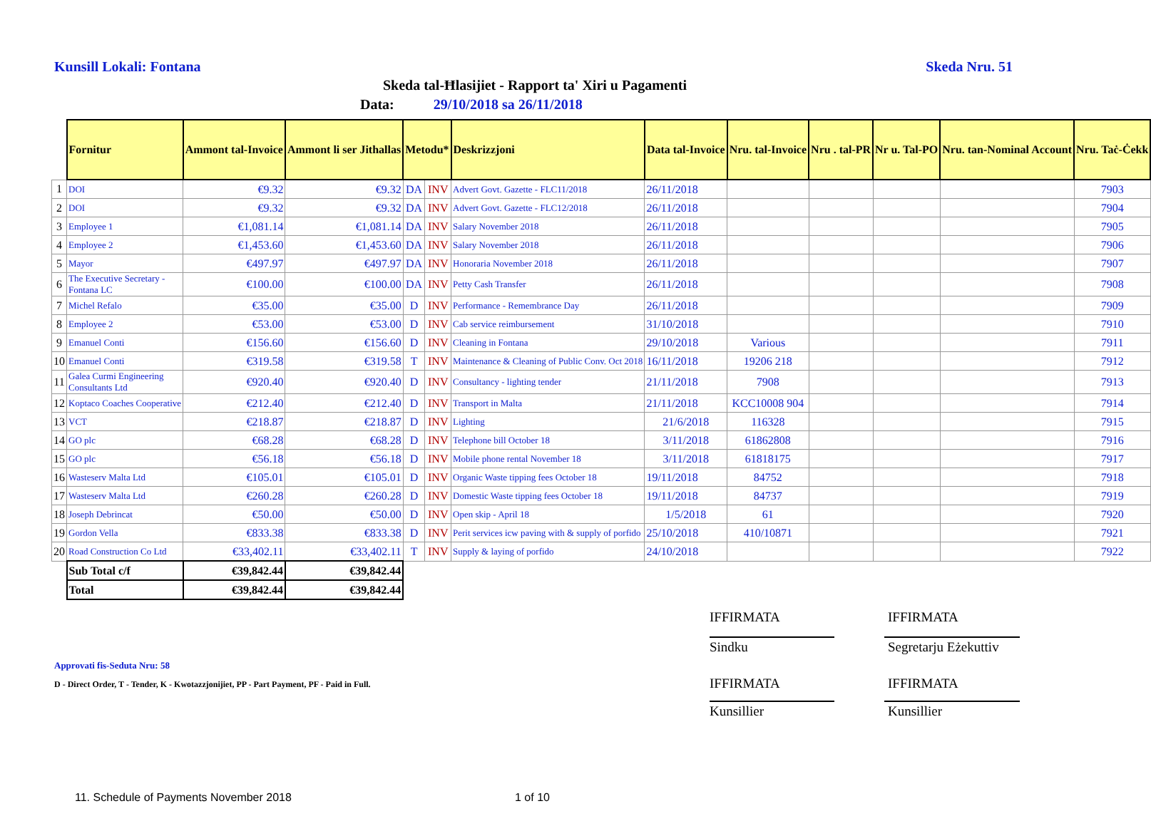Kunsill Lokali: Fontana Skeda Nru. 51
Skeda tal-Ħlasijiet - Rapport ta' Xiri u Pagamenti
Data: 29/10/2018 sa 26/11/2018
| | Fornitur | Ammont tal-Invoice | Ammont li ser Jithallas | Metodu* | | Deskrizzjoni | Data tal-Invoice | Nru. tal-Invoice | Nru . tal-PR | Nr u. Tal-PO | Nru. tan-Nominal Account | Nru. Taċ-Ċekk |
| --- | --- | --- | --- | --- | --- | --- | --- | --- | --- | --- | --- | --- |
| 1 | DOI | €9.32 | €9.32 | DA | INV | Advert Govt. Gazette - FLC11/2018 | 26/11/2018 | | | | | 7903 |
| 2 | DOI | €9.32 | €9.32 | DA | INV | Advert Govt. Gazette - FLC12/2018 | 26/11/2018 | | | | | 7904 |
| 3 | Employee 1 | €1,081.14 | €1,081.14 | DA | INV | Salary November 2018 | 26/11/2018 | | | | | 7905 |
| 4 | Employee 2 | €1,453.60 | €1,453.60 | DA | INV | Salary November 2018 | 26/11/2018 | | | | | 7906 |
| 5 | Mayor | €497.97 | €497.97 | DA | INV | Honoraria November 2018 | 26/11/2018 | | | | | 7907 |
| 6 | The Executive Secretary - Fontana LC | €100.00 | €100.00 | DA | INV | Petty Cash Transfer | 26/11/2018 | | | | | 7908 |
| 7 | Michel Refalo | €35.00 | €35.00 | D | INV | Performance - Remembrance Day | 26/11/2018 | | | | | 7909 |
| 8 | Employee 2 | €53.00 | €53.00 | D | INV | Cab service reimbursement | 31/10/2018 | | | | | 7910 |
| 9 | Emanuel Conti | €156.60 | €156.60 | D | INV | Cleaning in Fontana | 29/10/2018 | Various | | | | 7911 |
| 10 | Emanuel Conti | €319.58 | €319.58 | T | INV | Maintenance & Cleaning of Public Conv. Oct 2018 | 16/11/2018 | 19206 218 | | | | 7912 |
| 11 | Galea Curmi Engineering Consultants Ltd | €920.40 | €920.40 | D | INV | Consultancy - lighting tender | 21/11/2018 | 7908 | | | | 7913 |
| 12 | Koptaco Coaches Cooperative | €212.40 | €212.40 | D | INV | Transport in Malta | 21/11/2018 | KCC10008 904 | | | | 7914 |
| 13 | VCT | €218.87 | €218.87 | D | INV | Lighting | 21/6/2018 | 116328 | | | | 7915 |
| 14 | GO plc | €68.28 | €68.28 | D | INV | Telephone bill October 18 | 3/11/2018 | 61862808 | | | | 7916 |
| 15 | GO plc | €56.18 | €56.18 | D | INV | Mobile phone rental November 18 | 3/11/2018 | 61818175 | | | | 7917 |
| 16 | Wasteserv Malta Ltd | €105.01 | €105.01 | D | INV | Organic Waste tipping fees October 18 | 19/11/2018 | 84752 | | | | 7918 |
| 17 | Wasteserv Malta Ltd | €260.28 | €260.28 | D | INV | Domestic Waste tipping fees October 18 | 19/11/2018 | 84737 | | | | 7919 |
| 18 | Joseph Debrincat | €50.00 | €50.00 | D | INV | Open skip - April 18 | 1/5/2018 | 61 | | | | 7920 |
| 19 | Gordon Vella | €833.38 | €833.38 | D | INV | Perit services icw paving with & supply of porfido | 25/10/2018 | 410/10871 | | | | 7921 |
| 20 | Road Construction Co Ltd | €33,402.11 | €33,402.11 | T | INV | Supply & laying of porfido | 24/10/2018 | | | | | 7922 |
| | Sub Total c/f | €39,842.44 | €39,842.44 | | | | | | | | | |
| | Total | €39,842.44 | €39,842.44 | | | | | | | | | |
IFFIRMATA IFFIRMATA
Sindku
Segretarju Eżekuttiv
IFFIRMATA IFFIRMATA
Kunsillier Kunsillier
Approvati fis-Seduta Nru: 58
D - Direct Order, T - Tender, K - Kwotazzjonijiet, PP - Part Payment, PF - Paid in Full.
11. Schedule of Payments November 2018
1 of 10